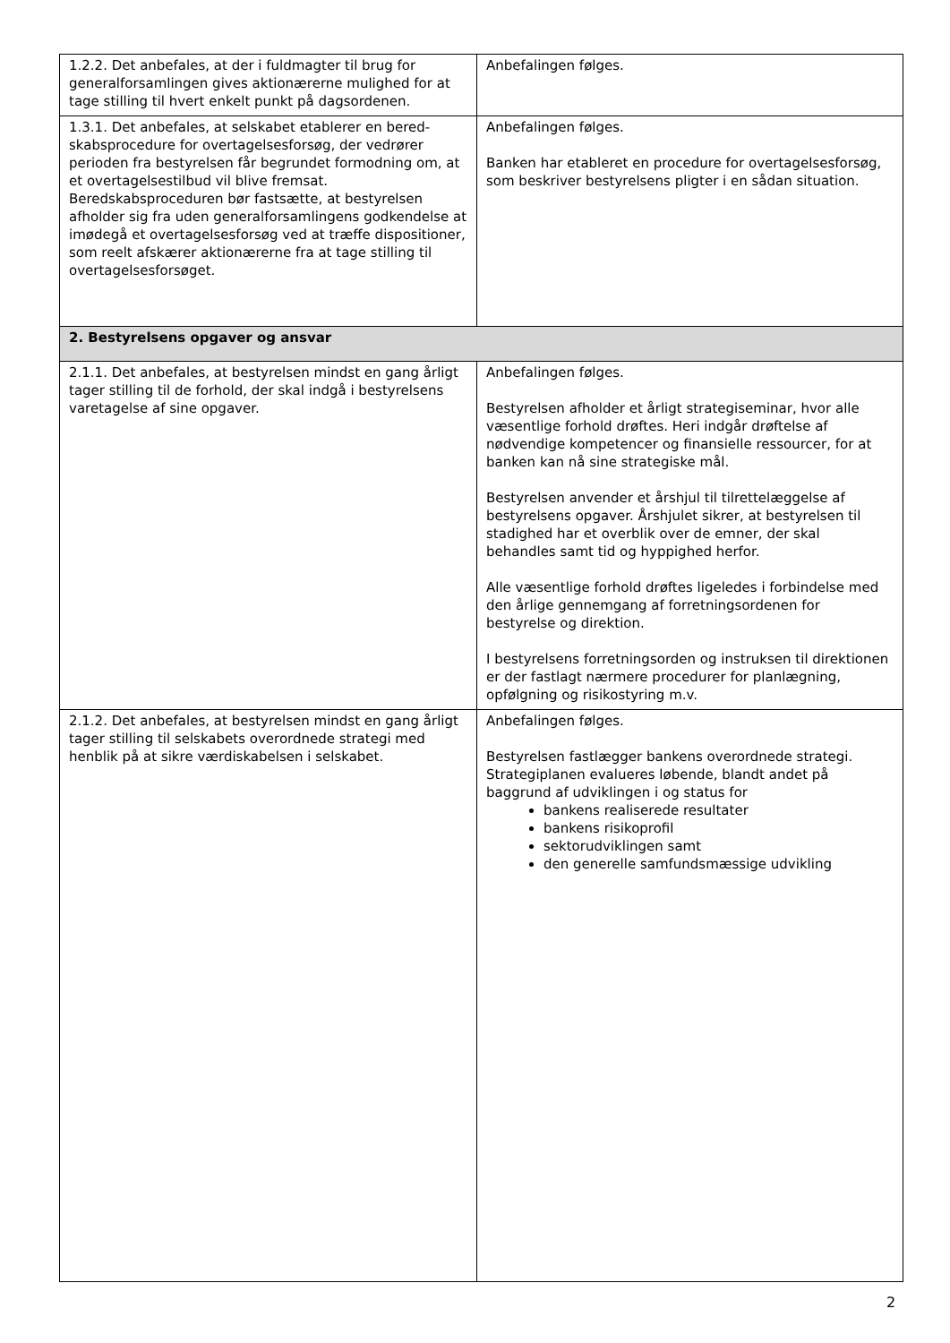| 1.2.2. Det anbefales, at der i fuldmagter til brug for generalforsamlingen gives aktionærerne mulighed for at tage stilling til hvert enkelt punkt på dagsordenen. | Anbefalingen følges. |
| 1.3.1. Det anbefales, at selskabet etablerer en bered-skabsprocedure for overtagelsesforsøg, der vedrører perioden fra bestyrelsen får begrundet formodning om, at et overtagelsestilbud vil blive fremsat. Beredskabsproceduren bør fastsætte, at bestyrelsen afholder sig fra uden generalforsamlingens godkendelse at imødegå et overtagelsesforsøg ved at træffe dispositioner, som reelt afskærer aktionærerne fra at tage stilling til overtagelsesforsøget. | Anbefalingen følges. Banken har etableret en procedure for overtagelsesforsøg, som beskriver bestyrelsens pligter i en sådan situation. |
| 2. Bestyrelsens opgaver og ansvar | |
| 2.1.1. Det anbefales, at bestyrelsen mindst en gang årligt tager stilling til de forhold, der skal indgå i bestyrelsens varetagelse af sine opgaver. | Anbefalingen følges. Bestyrelsen afholder et årligt strategiseminar, hvor alle væsentlige forhold drøftes. Heri indgår drøftelse af nødvendige kompetencer og finansielle ressourcer, for at banken kan nå sine strategiske mål. Bestyrelsen anvender et årshjul til tilrettelæggelse af bestyrelsens opgaver. Årshjulet sikrer, at bestyrelsen til stadighed har et overblik over de emner, der skal behandles samt tid og hyppighed herfor. Alle væsentlige forhold drøftes ligeledes i forbindelse med den årlige gennemgang af forretningsordenen for bestyrelse og direktion. I bestyrelsens forretningsorden og instruksen til direktionen er der fastlagt nærmere procedurer for planlægning, opfølgning og risikostyring m.v. |
| 2.1.2. Det anbefales, at bestyrelsen mindst en gang årligt tager stilling til selskabets overordnede strategi med henblik på at sikre værdiskabelsen i selskabet. | Anbefalingen følges. Bestyrelsen fastlægger bankens overordnede strategi. Strategiplanen evalueres løbende, blandt andet på baggrund af udviklingen i og status for bankens realiserede resultater bankens risikoprofil sektorudviklingen samt den generelle samfundsmæssige udvikling |
2